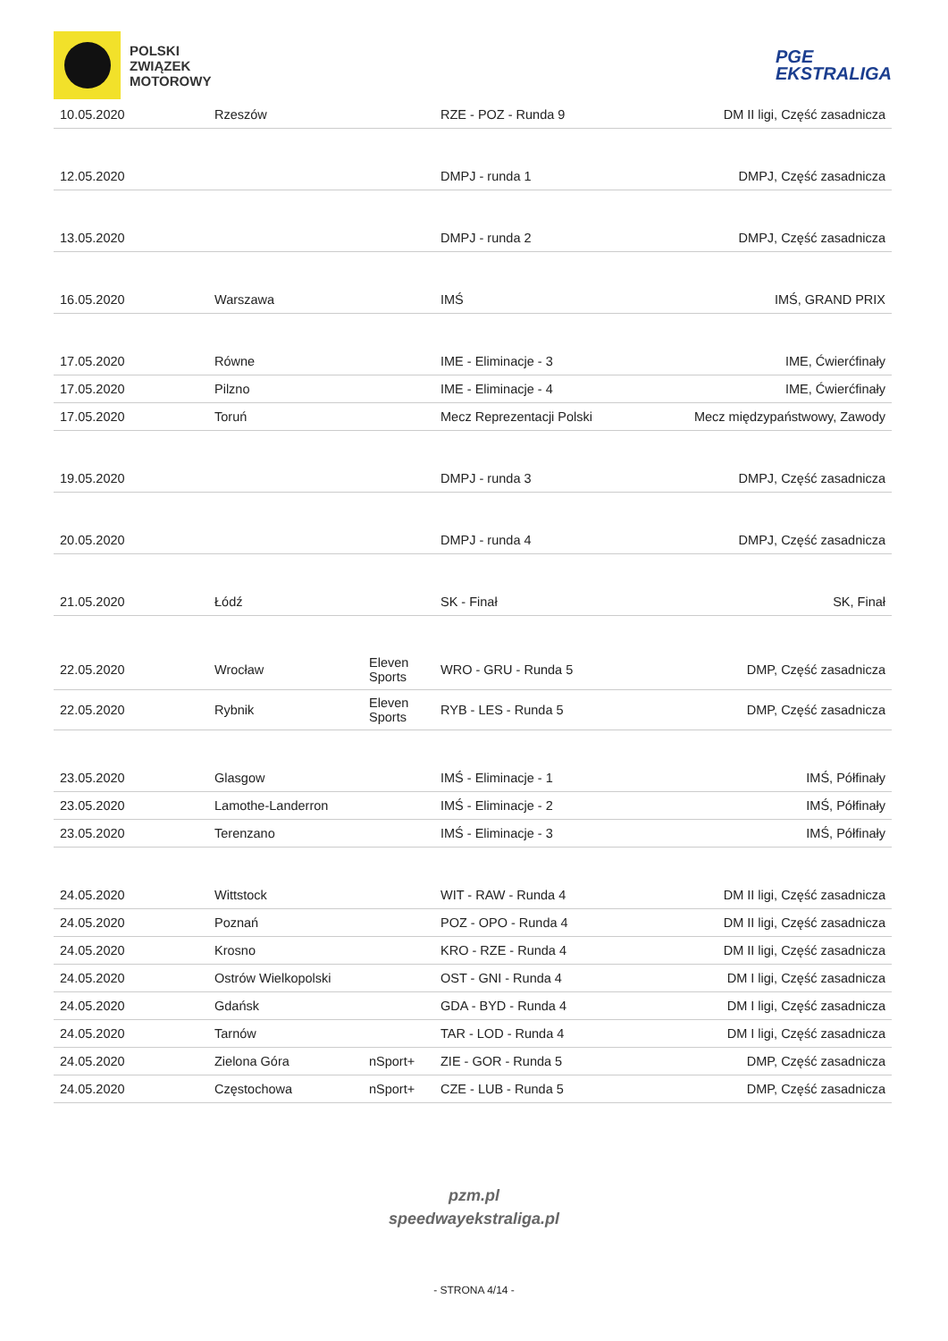POLSKI
ZWIĄZEK
MOTOROWY
PGE
EKSTRALIGA
| 10.05.2020 | Rzeszów | | RZE - POZ - Runda 9 | DM II ligi, Część zasadnicza |
| 12.05.2020 | | | DMPJ - runda 1 | DMPJ, Część zasadnicza |
| 13.05.2020 | | | DMPJ - runda 2 | DMPJ, Część zasadnicza |
| 16.05.2020 | Warszawa | | IMŚ | IMŚ, GRAND PRIX |
| 17.05.2020 | Równe | | IME - Eliminacje - 3 | IME, Ćwierćfinały |
| 17.05.2020 | Pilzno | | IME - Eliminacje - 4 | IME, Ćwierćfinały |
| 17.05.2020 | Toruń | | Mecz Reprezentacji Polski | Mecz międzypaństwowy, Zawody |
| 19.05.2020 | | | DMPJ - runda 3 | DMPJ, Część zasadnicza |
| 20.05.2020 | | | DMPJ - runda 4 | DMPJ, Część zasadnicza |
| 21.05.2020 | Łódź | | SK - Finał | SK, Finał |
| 22.05.2020 | Wrocław | Eleven Sports | WRO - GRU - Runda 5 | DMP, Część zasadnicza |
| 22.05.2020 | Rybnik | Eleven Sports | RYB - LES - Runda 5 | DMP, Część zasadnicza |
| 23.05.2020 | Glasgow | | IMŚ - Eliminacje - 1 | IMŚ, Półfinały |
| 23.05.2020 | Lamothe-Landerron | | IMŚ - Eliminacje - 2 | IMŚ, Półfinały |
| 23.05.2020 | Terenzano | | IMŚ - Eliminacje - 3 | IMŚ, Półfinały |
| 24.05.2020 | Wittstock | | WIT - RAW - Runda 4 | DM II ligi, Część zasadnicza |
| 24.05.2020 | Poznań | | POZ - OPO - Runda 4 | DM II ligi, Część zasadnicza |
| 24.05.2020 | Krosno | | KRO - RZE - Runda 4 | DM II ligi, Część zasadnicza |
| 24.05.2020 | Ostrów Wielkopolski | | OST - GNI - Runda 4 | DM I ligi, Część zasadnicza |
| 24.05.2020 | Gdańsk | | GDA - BYD - Runda 4 | DM I ligi, Część zasadnicza |
| 24.05.2020 | Tarnów | | TAR - LOD - Runda 4 | DM I ligi, Część zasadnicza |
| 24.05.2020 | Zielona Góra | nSport+ | ZIE - GOR - Runda 5 | DMP, Część zasadnicza |
| 24.05.2020 | Częstochowa | nSport+ | CZE - LUB - Runda 5 | DMP, Część zasadnicza |
pzm.pl
speedwayekstraliga.pl
- STRONA 4/14 -